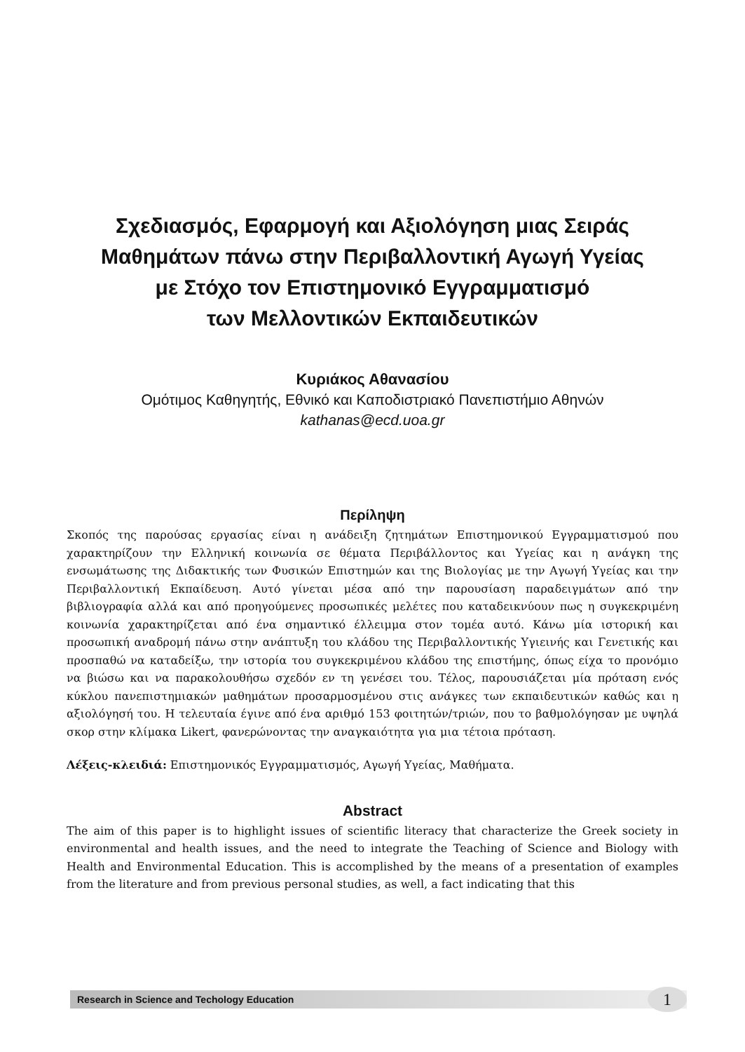Σχεδιασμός, Εφαρμογή και Αξιολόγηση μιας Σειράς
Μαθημάτων πάνω στην Περιβαλλοντική Αγωγή Υγείας
με Στόχο τον Επιστημονικό Εγγραμματισμό
των Μελλοντικών Εκπαιδευτικών
Κυριάκος Αθανασίου
Ομότιμος Καθηγητής, Εθνικό και Καποδιστριακό Πανεπιστήμιο Αθηνών
kathanas@ecd.uoa.gr
Περίληψη
Σκοπός της παρούσας εργασίας είναι η ανάδειξη ζητημάτων Επιστημονικού Εγγραμματισμού που χαρακτηρίζουν την Ελληνική κοινωνία σε θέματα Περιβάλλοντος και Υγείας και η ανάγκη της ενσωμάτωσης της Διδακτικής των Φυσικών Επιστημών και της Βιολογίας με την Αγωγή Υγείας και την Περιβαλλοντική Εκπαίδευση. Αυτό γίνεται μέσα από την παρουσίαση παραδειγμάτων από την βιβλιογραφία αλλά και από προηγούμενες προσωπικές μελέτες που καταδεικνύουν πως η συγκεκριμένη κοινωνία χαρακτηρίζεται από ένα σημαντικό έλλειμμα στον τομέα αυτό. Κάνω μία ιστορική και προσωπική αναδρομή πάνω στην ανάπτυξη του κλάδου της Περιβαλλοντικής Υγιεινής και Γενετικής και προσπαθώ να καταδείξω, την ιστορία του συγκεκριμένου κλάδου της επιστήμης, όπως είχα το προνόμιο να βιώσω και να παρακολουθήσω σχεδόν εν τη γενέσει του. Τέλος, παρουσιάζεται μία πρόταση ενός κύκλου πανεπιστημιακών μαθημάτων προσαρμοσμένου στις ανάγκες των εκπαιδευτικών καθώς και η αξιολόγησή του. Η τελευταία έγινε από ένα αριθμό 153 φοιτητών/τριών, που το βαθμολόγησαν με υψηλά σκορ στην κλίμακα Likert, φανερώνοντας την αναγκαιότητα για μια τέτοια πρόταση.
Λέξεις-κλειδιά: Επιστημονικός Εγγραμματισμός, Αγωγή Υγείας, Μαθήματα.
Abstract
The aim of this paper is to highlight issues of scientific literacy that characterize the Greek society in environmental and health issues, and the need to integrate the Teaching of Science and Biology with Health and Environmental Education. This is accomplished by the means of a presentation of examples from the literature and from previous personal studies, as well, a fact indicating that this
Research in Science and Techology Education
1